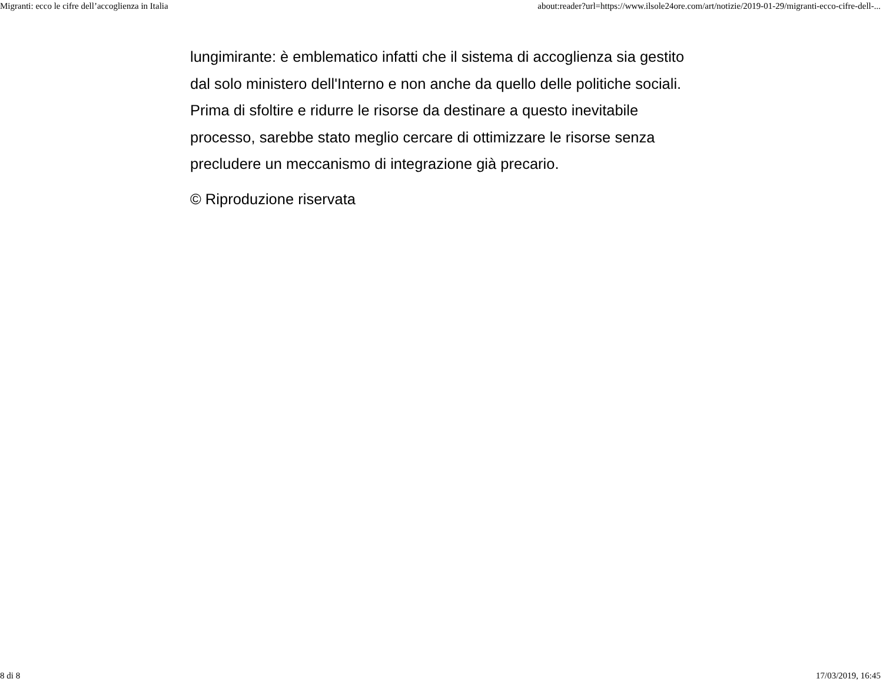Migranti: ecco le cifre dell’accoglienza in Italia about:reader?url=https://www.ilsole24ore.com/art/notizie/2019-01-29/migranti-ecco-cifre-dell-...
lungimirante: è emblematico infatti che il sistema di accoglienza sia gestito dal solo ministero dell'Interno e non anche da quello delle politiche sociali. Prima di sfoltire e ridurre le risorse da destinare a questo inevitabile processo, sarebbe stato meglio cercare di ottimizzare le risorse senza precludere un meccanismo di integrazione già precario.
© Riproduzione riservata
8 di 8 17/03/2019, 16:45